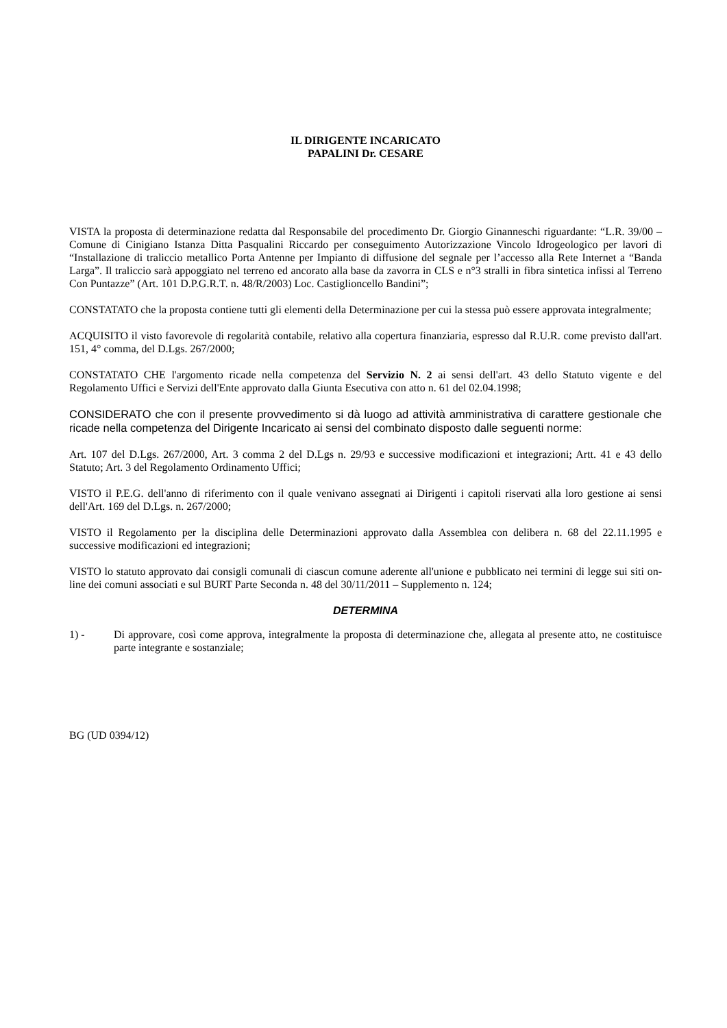IL DIRIGENTE INCARICATO
PAPALINI Dr. CESARE
VISTA la proposta di determinazione redatta dal Responsabile del procedimento Dr. Giorgio Ginanneschi riguardante: “L.R. 39/00 – Comune di Cinigiano Istanza Ditta Pasqualini Riccardo per conseguimento Autorizzazione Vincolo Idrogeologico per lavori di “Installazione di traliccio metallico Porta Antenne per Impianto di diffusione del segnale per l’accesso alla Rete Internet a “Banda Larga”. Il traliccio sarà appoggiato nel terreno ed ancorato alla base da zavorra in CLS e n°3 stralli in fibra sintetica infissi al Terreno Con Puntazze” (Art. 101 D.P.G.R.T. n. 48/R/2003) Loc. Castiglioncello Bandini”;
CONSTATATO che la proposta contiene tutti gli elementi della Determinazione per cui la stessa può essere approvata integralmente;
ACQUISITO il visto favorevole di regolarità contabile, relativo alla copertura finanziaria, espresso dal R.U.R. come previsto dall'art. 151, 4° comma, del D.Lgs. 267/2000;
CONSTATATO CHE l'argomento ricade nella competenza del Servizio N. 2 ai sensi dell'art. 43 dello Statuto vigente e del Regolamento Uffici e Servizi dell'Ente approvato dalla Giunta Esecutiva con atto n. 61 del 02.04.1998;
CONSIDERATO che con il presente provvedimento si dà luogo ad attività amministrativa di carattere gestionale che ricade nella competenza del Dirigente Incaricato ai sensi del combinato disposto dalle seguenti norme:
Art. 107 del D.Lgs. 267/2000, Art. 3 comma 2 del D.Lgs n. 29/93 e successive modificazioni et integrazioni; Artt. 41 e 43 dello Statuto; Art. 3 del Regolamento Ordinamento Uffici;
VISTO il P.E.G. dell'anno di riferimento con il quale venivano assegnati ai Dirigenti i capitoli riservati alla loro gestione ai sensi dell'Art. 169 del D.Lgs. n. 267/2000;
VISTO il Regolamento per la disciplina delle Determinazioni approvato dalla Assemblea con delibera n. 68 del 22.11.1995 e successive modificazioni ed integrazioni;
VISTO lo statuto approvato dai consigli comunali di ciascun comune aderente all'unione e pubblicato nei termini di legge sui siti on-line dei comuni associati e sul BURT Parte Seconda n. 48 del 30/11/2011 – Supplemento n. 124;
DETERMINA
1) - Di approvare, così come approva, integralmente la proposta di determinazione che, allegata al presente atto, ne costituisce parte integrante e sostanziale;
BG (UD 0394/12)